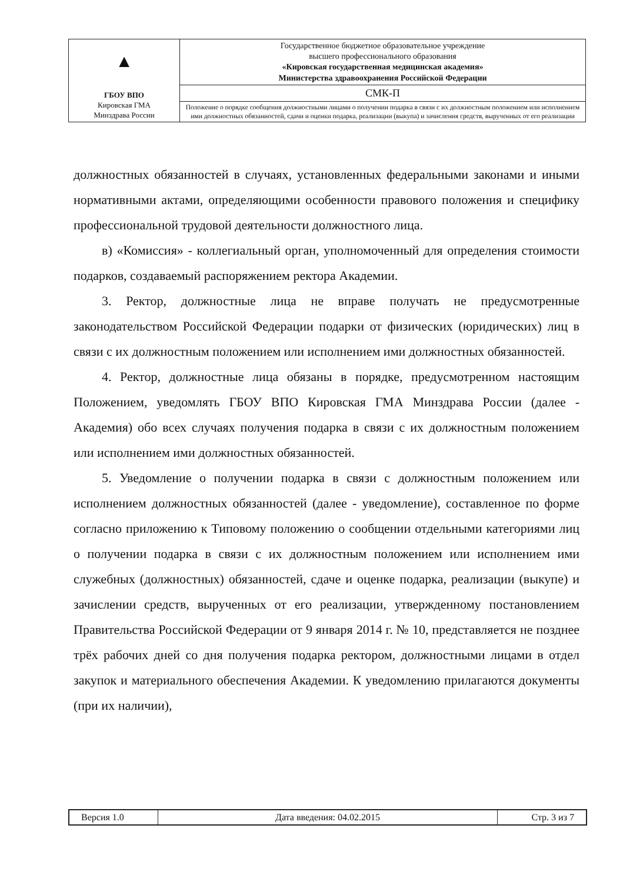| ▲ ГБОУ ВПО Кировская ГМА Минздрава России | Государственное бюджетное образовательное учреждение высшего профессионального образования «Кировская государственная медицинская академия» Министерства здравоохранения Российской Федерации |
| | СМК-П |
| | Положение о порядке сообщения должностными лицами о получении подарка в связи с их должностным положением или исполнением ими должностных обязанностей, сдачи и оценки подарка, реализации (выкупа) и зачисления средств, вырученных от его реализации |
должностных обязанностей в случаях, установленных федеральными законами и иными нормативными актами, определяющими особенности правового положения и специфику профессиональной трудовой деятельности должностного лица.
в) «Комиссия» - коллегиальный орган, уполномоченный для определения стоимости подарков, создаваемый распоряжением ректора Академии.
3. Ректор, должностные лица не вправе получать не предусмотренные законодательством Российской Федерации подарки от физических (юридических) лиц в связи с их должностным положением или исполнением ими должностных обязанностей.
4. Ректор, должностные лица обязаны в порядке, предусмотренном настоящим Положением, уведомлять ГБОУ ВПО Кировская ГМА Минздрава России (далее - Академия) обо всех случаях получения подарка в связи с их должностным положением или исполнением ими должностных обязанностей.
5. Уведомление о получении подарка в связи с должностным положением или исполнением должностных обязанностей (далее - уведомление), составленное по форме согласно приложению к Типовому положению о сообщении отдельными категориями лиц о получении подарка в связи с их должностным положением или исполнением ими служебных (должностных) обязанностей, сдаче и оценке подарка, реализации (выкупе) и зачислении средств, вырученных от его реализации, утвержденному постановлением Правительства Российской Федерации от 9 января 2014 г. № 10, представляется не позднее трёх рабочих дней со дня получения подарка ректором, должностными лицами в отдел закупок и материального обеспечения Академии. К уведомлению прилагаются документы (при их наличии),
| Версия 1.0 | Дата введения: 04.02.2015 | Стр. 3 из 7 |